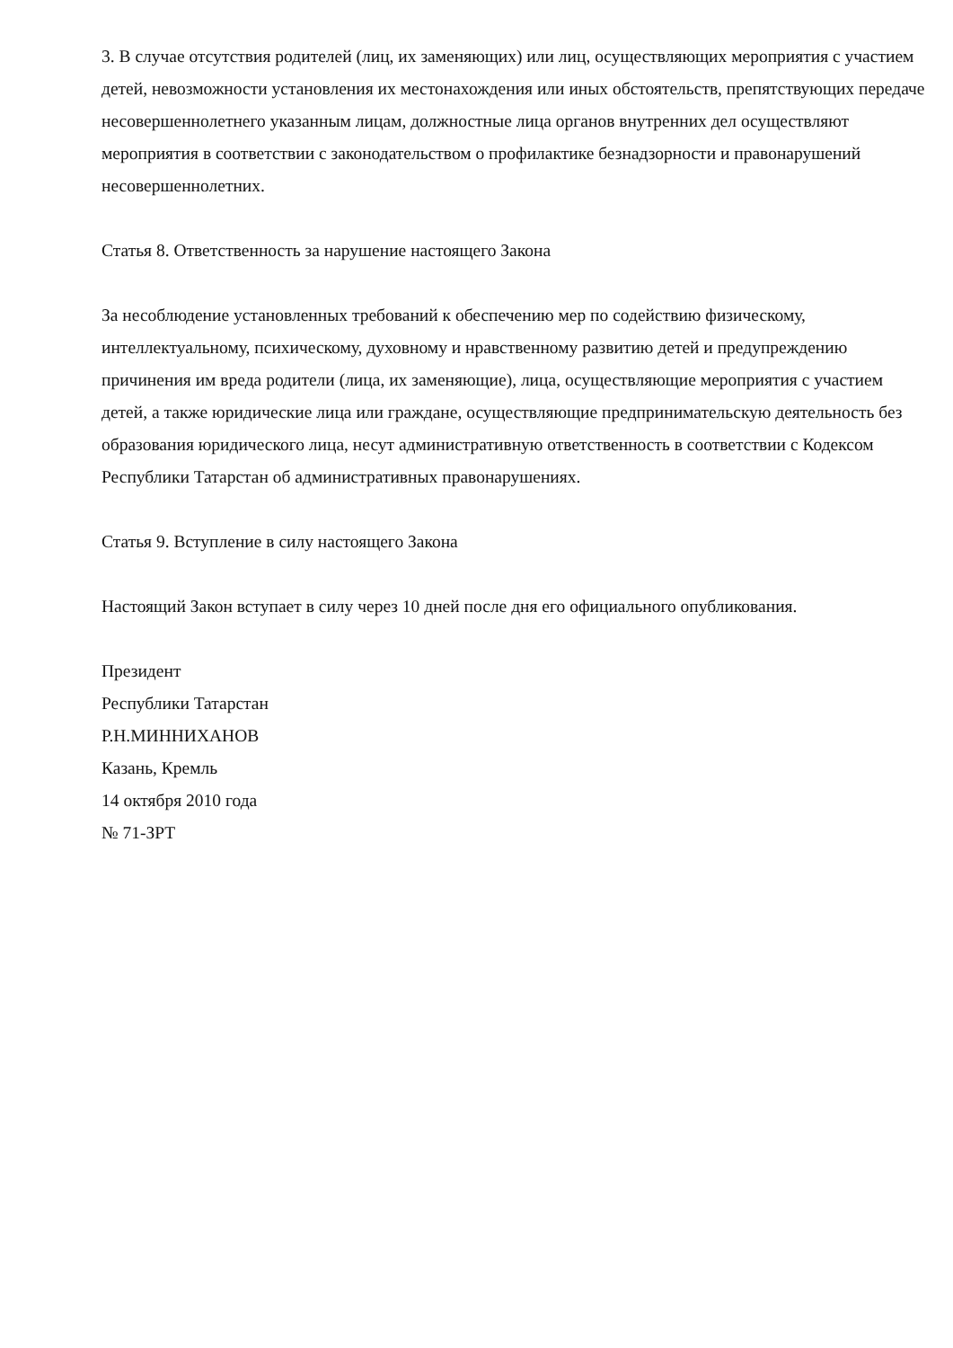3. В случае отсутствия родителей (лиц, их заменяющих) или лиц, осуществляющих мероприятия с участием детей, невозможности установления их местонахождения или иных обстоятельств, препятствующих передаче несовершеннолетнего указанным лицам, должностные лица органов внутренних дел осуществляют мероприятия в соответствии с законодательством о профилактике безнадзорности и правонарушений несовершеннолетних.
Статья 8. Ответственность за нарушение настоящего Закона
За несоблюдение установленных требований к обеспечению мер по содействию физическому, интеллектуальному, психическому, духовному и нравственному развитию детей и предупреждению причинения им вреда родители (лица, их заменяющие), лица, осуществляющие мероприятия с участием детей, а также юридические лица или граждане, осуществляющие предпринимательскую деятельность без образования юридического лица, несут административную ответственность в соответствии с Кодексом Республики Татарстан об административных правонарушениях.
Статья 9. Вступление в силу настоящего Закона
Настоящий Закон вступает в силу через 10 дней после дня его официального опубликования.
Президент
Республики Татарстан
Р.Н.МИННИХАНОВ
Казань, Кремль
14 октября 2010 года
№ 71-ЗРТ